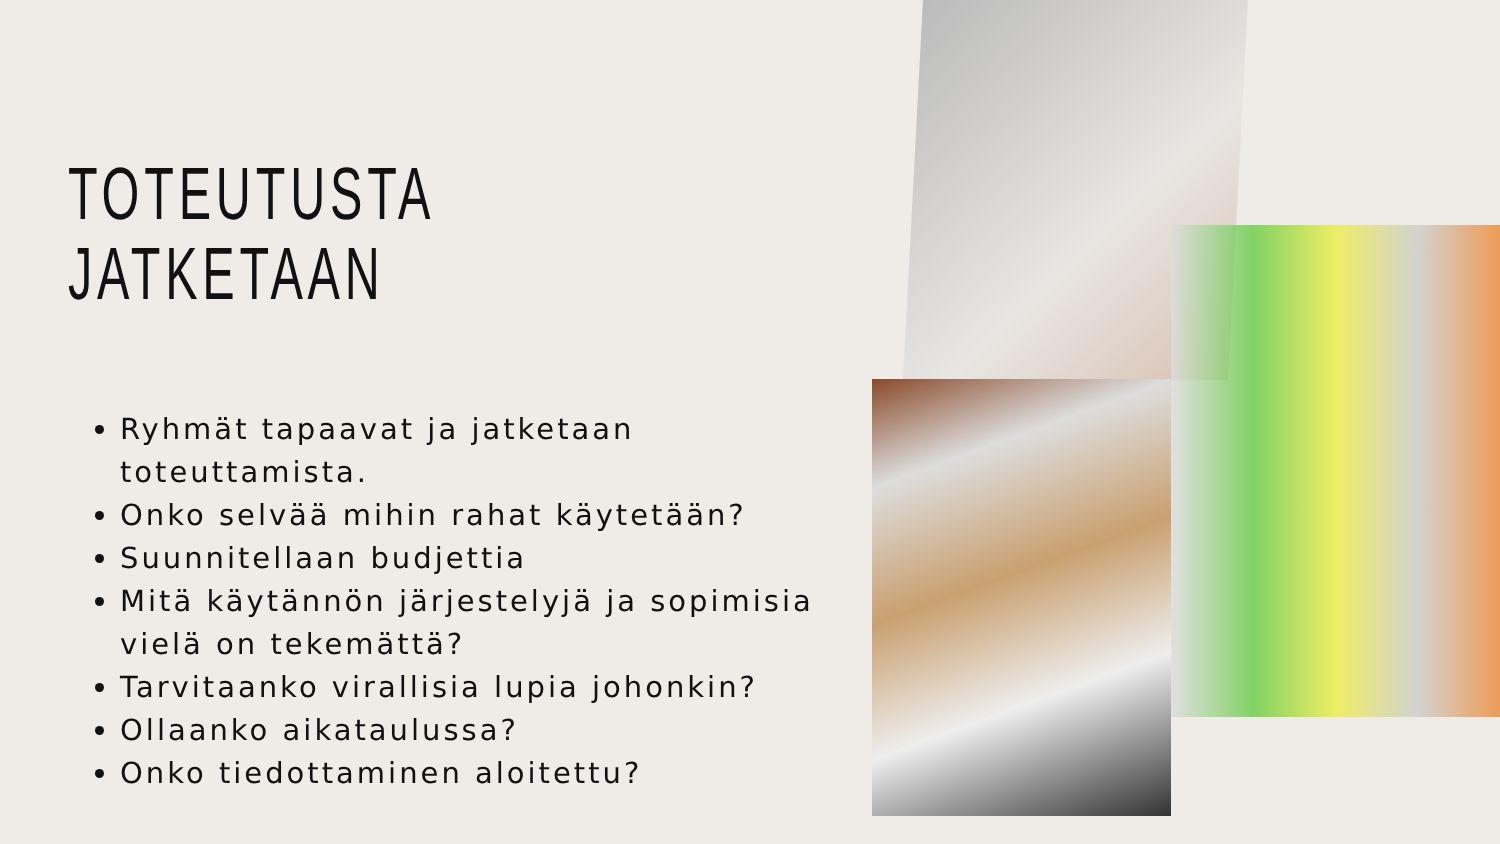TOTEUTUSTA JATKETAAN
Ryhmät tapaavat ja jatketaan toteuttamista.
Onko selvää mihin rahat käytetään?
Suunnitellaan budjettia
Mitä käytännön järjestelyjä ja sopimisia vielä on tekemättä?
Tarvitaanko virallisia lupia johonkin?
Ollaanko aikataulussa?
Onko tiedottaminen aloitettu?